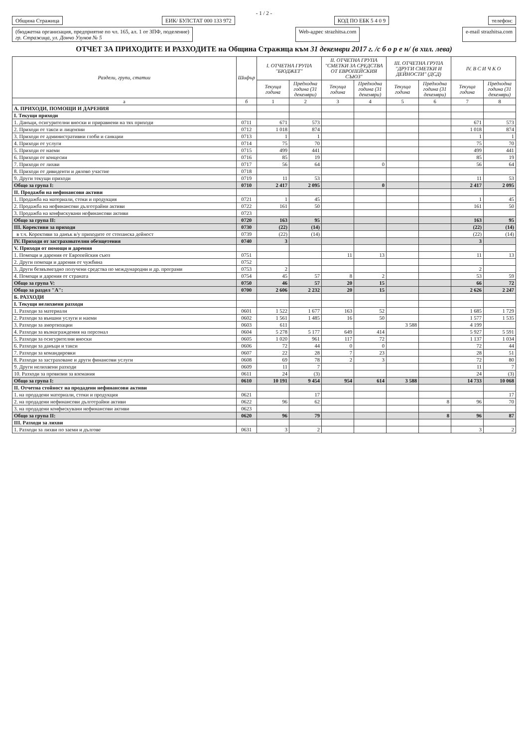- 1 / 2 -
Община Стражица ЕИК/ БУЛСТАТ 000 133 972 КОД ПО ЕБК 5 4 0 9 телефон:
(бюджетна организация, предприятие по чл. 165, ал. 1 от ЗПФ, поделение)
гр. Стражица, ул. Дончо Узунов № 5
Web-адрес strazhitsa.com e-mail strazhitsa.com
ОТЧЕТ ЗА ПРИХОДИТЕ И РАЗХОДИТЕ на Община Стражица към 31 декември 2017 г. /с б о р е н/ (в хил. лева)
| Раздели, групи, статии | Шифър | I. ОТЧЕТНА ГРУПА "БЮДЖЕТ" | | II. ОТЧЕТНА ГРУПА "СМЕТКИ ЗА СРЕДСТВА ОТ ЕВРОПЕЙСКИЯ СЪЮЗ" | | III. ОТЧЕТНА ГРУПА "ДРУГИ СМЕТКИ И ДЕЙНОСТИ" (ДСД) | | IV. В С И Ч К О | |
| --- | --- | --- | --- | --- | --- | --- | --- | --- | --- |
| | | Текуща година | Предходна година (31 декември) | Текуща година | Предходна година (31 декември) | Текуща година | Предходна година (31 декември) | Текуща година | Предходна година (31 декември) |
| а | б | 1 | 2 | 3 | 4 | 5 | 6 | 7 | 8 |
| А. ПРИХОДИ, ПОМОЩИ И ДАРЕНИЯ | | | | | | | | | |
| I. Текущи приходи | | | | | | | | | |
| 1. Данъци, осигурителни вноски и приравнени на тях приходи | 0711 | 671 | 573 | | | | | 671 | 573 |
| 2. Приходи от такси и лицензии | 0712 | 1 018 | 874 | | | | | 1 018 | 874 |
| 3. Приходи от административни глоби и санкции | 0713 | 1 | 1 | | | | | 1 | 1 |
| 4. Приходи от услуги | 0714 | 75 | 70 | | | | | 75 | 70 |
| 5. Приходи от наеми | 0715 | 499 | 441 | | | | | 499 | 441 |
| 6. Приходи от концесии | 0716 | 85 | 19 | | | | | 85 | 19 |
| 7. Приходи от лихви | 0717 | 56 | 64 | | 0 | | | 56 | 64 |
| 8. Приходи от дивиденти и дялово участие | 0718 | | | | | | | | |
| 9. Други текущи приходи | 0719 | 11 | 53 | | | | | 11 | 53 |
| Общо за група I: | 0710 | 2 417 | 2 095 | | 0 | | | 2 417 | 2 095 |
| II. Продажби на нефинансови активи | | | | | | | | | |
| 1. Продажба на материали, стоки и продукция | 0721 | 1 | 45 | | | | | 1 | 45 |
| 2. Продажба на нефинансови дълготрайни активи | 0722 | 161 | 50 | | | | | 161 | 50 |
| 3. Продажба на конфискувани нефинансови активи | 0723 | | | | | | | | |
| Общо за група II: | 0720 | 163 | 95 | | | | | 163 | 95 |
| III. Корективи за приходи | 0730 | (22) | (14) | | | | | (22) | (14) |
| в т.ч. Корективи за данък в/у приходите от стопанска дейност | 0739 | (22) | (14) | | | | | (22) | (14) |
| IV. Приходи от застрахователни обезщетения | 0740 | 3 | | | | | | 3 | |
| V. Приходи от помощи и дарения | | | | | | | | | |
| 1. Помощи и дарения от Европейския съюз | 0751 | | | 11 | 13 | | | 11 | 13 |
| 2. Други помощи и дарения от чужбина | 0752 | | | | | | | | |
| 3. Други безвъзмездно получени средства по международни и др. програми | 0753 | 2 | | | | | | 2 | |
| 4. Помощи и дарения от страната | 0754 | 45 | 57 | 8 | 2 | | | 53 | 59 |
| Общо за група V: | 0750 | 46 | 57 | 20 | 15 | | | 66 | 72 |
| Общо за раздел "А": | 0700 | 2 606 | 2 232 | 20 | 15 | | | 2 626 | 2 247 |
| Б. РАЗХОДИ | | | | | | | | | |
| I. Текущи нелихвени разходи | | | | | | | | | |
| 1. Разходи за материали | 0601 | 1 522 | 1 677 | 163 | 52 | | | 1 685 | 1 729 |
| 2. Разходи за външни услуги и наеми | 0602 | 1 561 | 1 485 | 16 | 50 | | | 1 577 | 1 535 |
| 3. Разходи за амортизации | 0603 | 611 | | | | 3 588 | | 4 199 | |
| 4. Разходи за възнаграждения на персонал | 0604 | 5 278 | 5 177 | 649 | 414 | | | 5 927 | 5 591 |
| 5. Разходи за осигурителни вноски | 0605 | 1 020 | 961 | 117 | 72 | | | 1 137 | 1 034 |
| 6. Разходи за данъци и такси | 0606 | 72 | 44 | 0 | 0 | | | 72 | 44 |
| 7. Разходи за командировки | 0607 | 22 | 28 | 7 | 23 | | | 28 | 51 |
| 8. Разходи за застраховане и други финансови услуги | 0608 | 69 | 78 | 2 | 3 | | | 72 | 80 |
| 9. Други нелихвени разходи | 0609 | 11 | 7 | | | | | 11 | 7 |
| 10. Разходи за провизии за вземания | 0611 | 24 | (3) | | | | | 24 | (3) |
| Общо за група I: | 0610 | 10 191 | 9 454 | 954 | 614 | 3 588 | | 14 733 | 10 068 |
| II. Отчетна стойност на продадени нефинансови активи | | | | | | | | | |
| 1. на продадени материали, стоки и продукция | 0621 | | 17 | | | | | | 17 |
| 2. на продадени нефинансови дълготрайни активи | 0622 | 96 | 62 | | | | 8 | 96 | 70 |
| 3. на продадени конфискувани нефинансови активи | 0623 | | | | | | | | |
| Общо за група II: | 0620 | 96 | 79 | | | | 8 | 96 | 87 |
| III. Разходи за лихви | | | | | | | | | |
| 1. Разходи за лихви по заеми и дългове | 0631 | 3 | 2 | | | | | 3 | 2 |